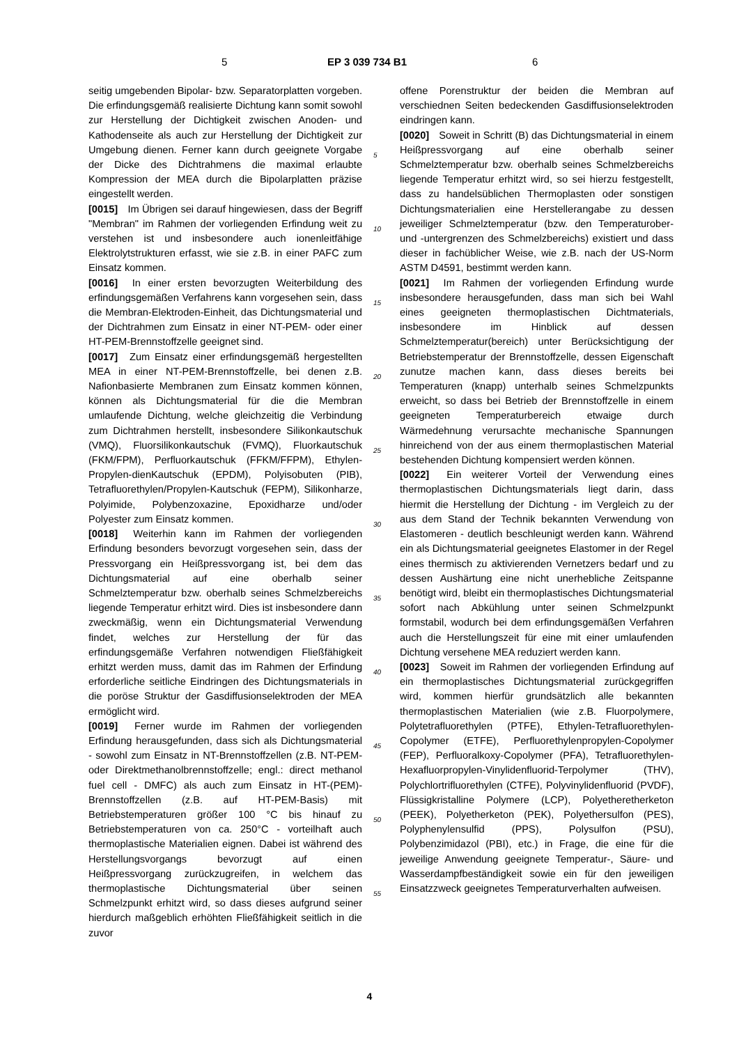5 EP 3 039 734 B1 6
seitig umgebenden Bipolar- bzw. Separatorplatten vorgeben. Die erfindungsgemäß realisierte Dichtung kann somit sowohl zur Herstellung der Dichtigkeit zwischen Anoden- und Kathodenseite als auch zur Herstellung der Dichtigkeit zur Umgebung dienen. Ferner kann durch geeignete Vorgabe der Dicke des Dichtrahmens die maximal erlaubte Kompression der MEA durch die Bipolarplatten präzise eingestellt werden.
[0015] Im Übrigen sei darauf hingewiesen, dass der Begriff "Membran" im Rahmen der vorliegenden Erfindung weit zu verstehen ist und insbesondere auch ionenleitfähige Elektrolytstrukturen erfasst, wie sie z.B. in einer PAFC zum Einsatz kommen.
[0016] In einer ersten bevorzugten Weiterbildung des erfindungsgemäßen Verfahrens kann vorgesehen sein, dass die Membran-Elektroden-Einheit, das Dichtungsmaterial und der Dichtrahmen zum Einsatz in einer NT-PEM- oder einer HT-PEM-Brennstoffzelle geeignet sind.
[0017] Zum Einsatz einer erfindungsgemäß hergestellten MEA in einer NT-PEM-Brennstoffzelle, bei denen z.B. Nafionbasierte Membranen zum Einsatz kommen können, können als Dichtungsmaterial für die die Membran umlaufende Dichtung, welche gleichzeitig die Verbindung zum Dichtrahmen herstellt, insbesondere Silikonkautschuk (VMQ), Fluorsilikonkautschuk (FVMQ), Fluorkautschuk (FKM/FPM), Perfluorkautschuk (FFKM/FFPM), Ethylen-Propylen-dienKautschuk (EPDM), Polyisobuten (PIB), Tetrafluorethylen/Propylen-Kautschuk (FEPM), Silikonharze, Polyimide, Polybenzoxazine, Epoxidharze und/oder Polyester zum Einsatz kommen.
[0018] Weiterhin kann im Rahmen der vorliegenden Erfindung besonders bevorzugt vorgesehen sein, dass der Pressvorgang ein Heißpressvorgang ist, bei dem das Dichtungsmaterial auf eine oberhalb seiner Schmelztemperatur bzw. oberhalb seines Schmelzbereichs liegende Temperatur erhitzt wird. Dies ist insbesondere dann zweckmäßig, wenn ein Dichtungsmaterial Verwendung findet, welches zur Herstellung der für das erfindungsgemäße Verfahren notwendigen Fließfähigkeit erhitzt werden muss, damit das im Rahmen der Erfindung erforderliche seitliche Eindringen des Dichtungsmaterials in die poröse Struktur der Gasdiffusionselektroden der MEA ermöglicht wird.
[0019] Ferner wurde im Rahmen der vorliegenden Erfindung herausgefunden, dass sich als Dichtungsmaterial - sowohl zum Einsatz in NT-Brennstoffzellen (z.B. NT-PEM- oder Direktmethanolbrennstoffzelle; engl.: direct methanol fuel cell - DMFC) als auch zum Einsatz in HT-(PEM)-Brennstoffzellen (z.B. auf HT-PEM-Basis) mit Betriebstemperaturen größer 100 °C bis hinauf zu Betriebstemperaturen von ca. 250°C - vorteilhaft auch thermoplastische Materialien eignen. Dabei ist während des Herstellungsvorgangs bevorzugt auf einen Heißpressvorgang zurückzugreifen, in welchem das thermoplastische Dichtungsmaterial über seinen Schmelzpunkt erhitzt wird, so dass dieses aufgrund seiner hierdurch maßgeblich erhöhten Fließfähigkeit seitlich in die zuvor
5
10
15
20
25
30
35
40
45
50
55
offene Porenstruktur der beiden die Membran auf verschiednen Seiten bedeckenden Gasdiffusionselektroden eindringen kann.
[0020] Soweit in Schritt (B) das Dichtungsmaterial in einem Heißpressvorgang auf eine oberhalb seiner Schmelztemperatur bzw. oberhalb seines Schmelzbereichs liegende Temperatur erhitzt wird, so sei hierzu festgestellt, dass zu handelsüblichen Thermoplasten oder sonstigen Dichtungsmaterialien eine Herstellerangabe zu dessen jeweiliger Schmelztemperatur (bzw. den Temperaturober- und -untergrenzen des Schmelzbereichs) existiert und dass dieser in fachüblicher Weise, wie z.B. nach der US-Norm ASTM D4591, bestimmt werden kann.
[0021] Im Rahmen der vorliegenden Erfindung wurde insbesondere herausgefunden, dass man sich bei Wahl eines geeigneten thermoplastischen Dichtmaterials, insbesondere im Hinblick auf dessen Schmelztemperatur(bereich) unter Berücksichtigung der Betriebstemperatur der Brennstoffzelle, dessen Eigenschaft zunutze machen kann, dass dieses bereits bei Temperaturen (knapp) unterhalb seines Schmelzpunkts erweicht, so dass bei Betrieb der Brennstoffzelle in einem geeigneten Temperaturbereich etwaige durch Wärmedehnung verursachte mechanische Spannungen hinreichend von der aus einem thermoplastischen Material bestehenden Dichtung kompensiert werden können.
[0022] Ein weiterer Vorteil der Verwendung eines thermoplastischen Dichtungsmaterials liegt darin, dass hiermit die Herstellung der Dichtung - im Vergleich zu der aus dem Stand der Technik bekannten Verwendung von Elastomeren - deutlich beschleunigt werden kann. Während ein als Dichtungsmaterial geeignetes Elastomer in der Regel eines thermisch zu aktivierenden Vernetzers bedarf und zu dessen Aushärtung eine nicht unerhebliche Zeitspanne benötigt wird, bleibt ein thermoplastisches Dichtungsmaterial sofort nach Abkühlung unter seinen Schmelzpunkt formstabil, wodurch bei dem erfindungsgemäßen Verfahren auch die Herstellungszeit für eine mit einer umlaufenden Dichtung versehene MEA reduziert werden kann.
[0023] Soweit im Rahmen der vorliegenden Erfindung auf ein thermoplastisches Dichtungsmaterial zurückgegriffen wird, kommen hierfür grundsätzlich alle bekannten thermoplastischen Materialien (wie z.B. Fluorpolymere, Polytetrafluorethylen (PTFE), Ethylen-Tetrafluorethylen-Copolymer (ETFE), Perfluorethylenpropylen-Copolymer (FEP), Perfluoralkoxy-Copolymer (PFA), Tetrafluorethylen-Hexafluorpropylen-Vinylidenfluorid-Terpolymer (THV), Polychlortrifluorethylen (CTFE), Polyvinylidenfluorid (PVDF), Flüssigkristalline Polymere (LCP), Polyetheretherketon (PEEK), Polyetherketon (PEK), Polyethersulfon (PES), Polyphenylensulfid (PPS), Polysulfon (PSU), Polybenzimidazol (PBI), etc.) in Frage, die eine für die jeweilige Anwendung geeignete Temperatur-, Säure- und Wasserdampfbeständigkeit sowie ein für den jeweiligen Einsatzzweck geeignetes Temperaturverhalten aufweisen.
4